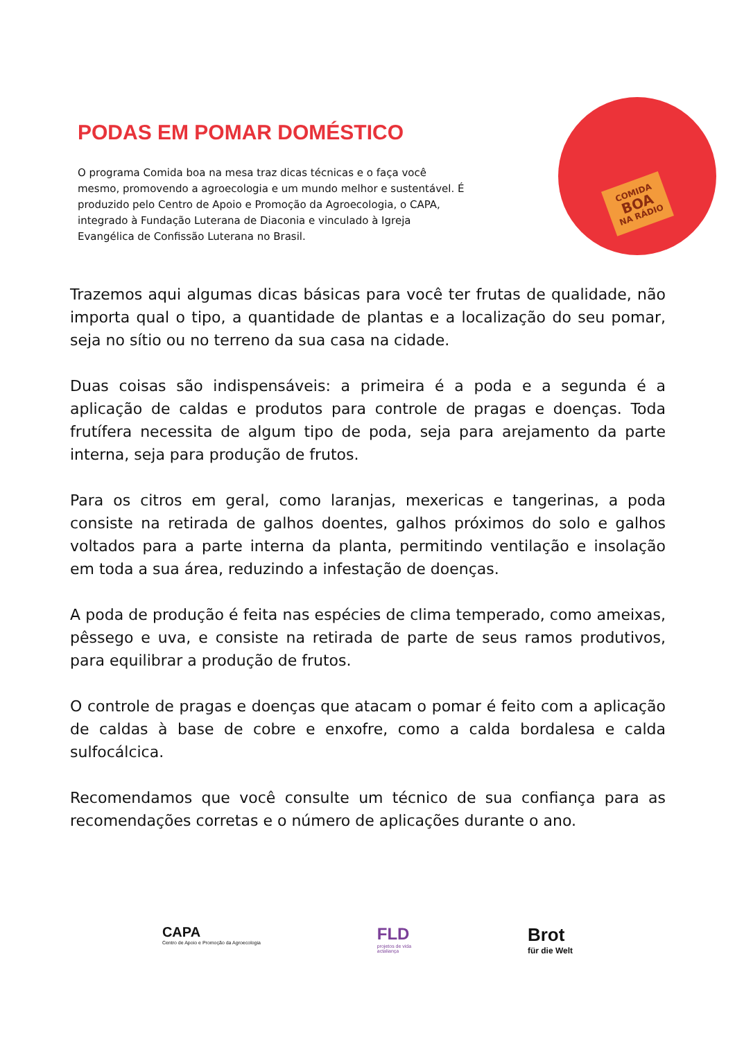PODAS EM POMAR DOMÉSTICO
O programa Comida boa na mesa traz dicas técnicas e o faça você mesmo, promovendo a agroecologia e um mundo melhor e sustentável. É produzido pelo Centro de Apoio e Promoção da Agroecologia, o CAPA, integrado à Fundação Luterana de Diaconia e vinculado à Igreja Evangélica de Confissão Luterana no Brasil.
COMIDA
BOA
NA RÁDIO
Trazemos aqui algumas dicas básicas para você ter frutas de qualidade, não importa qual o tipo, a quantidade de plantas e a localização do seu pomar, seja no sítio ou no terreno da sua casa na cidade.
Duas coisas são indispensáveis: a primeira é a poda e a segunda é a aplicação de caldas e produtos para controle de pragas e doenças. Toda frutífera necessita de algum tipo de poda, seja para arejamento da parte interna, seja para produção de frutos.
Para os citros em geral, como laranjas, mexericas e tangerinas, a poda consiste na retirada de galhos doentes, galhos próximos do solo e galhos voltados para a parte interna da planta, permitindo ventilação e insolação em toda a sua área, reduzindo a infestação de doenças.
A poda de produção é feita nas espécies de clima temperado, como ameixas, pêssego e uva, e consiste na retirada de parte de seus ramos produtivos, para equilibrar a produção de frutos.
O controle de pragas e doenças que atacam o pomar é feito com a aplicação de caldas à base de cobre e enxofre, como a calda bordalesa e calda sulfocálcica.
Recomendamos que você consulte um técnico de sua confiança para as recomendações corretas e o número de aplicações durante o ano.
CAPA
Centro de Apoio e Promoção da Agroecologia
FLD
projetos de vida
actaliança
Brot
für die Welt